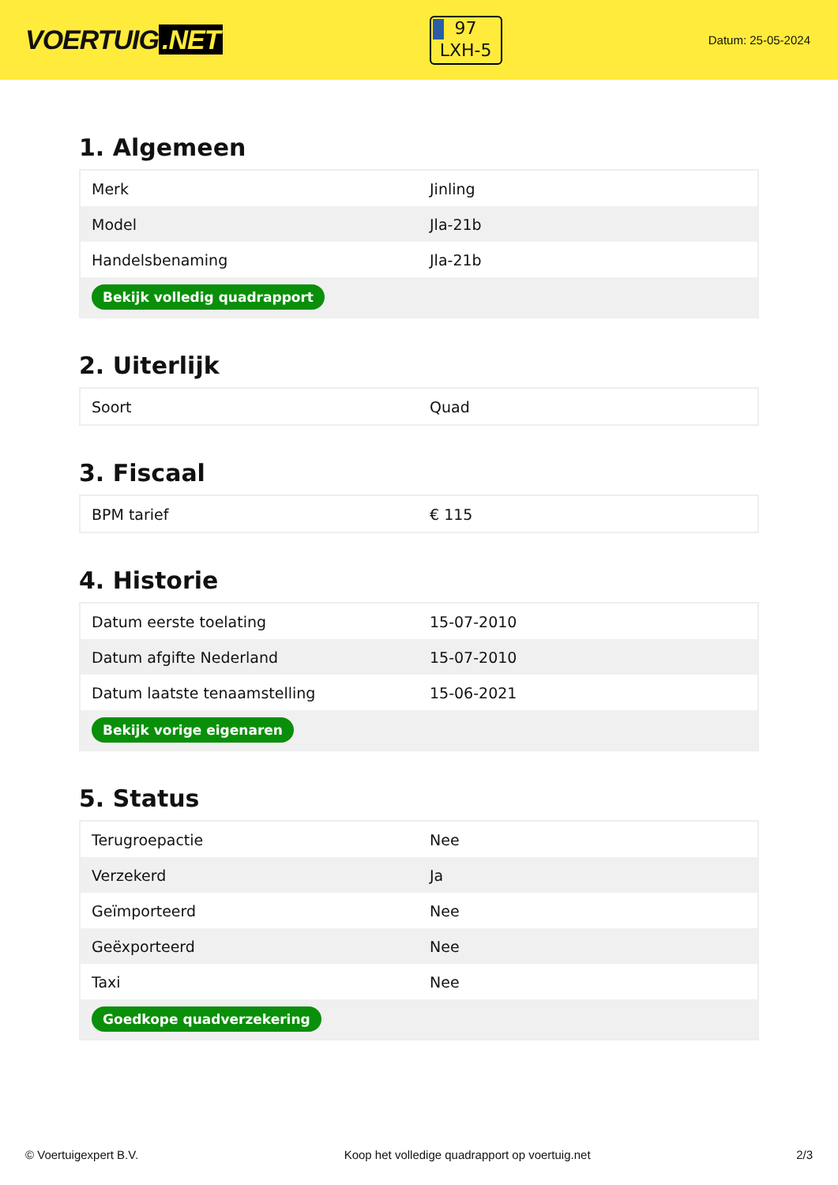VOERTUIG.NET
97
LXH-5
Datum: 25-05-2024
1. Algemeen
| Merk | Jinling |
| Model | Jla-21b |
| Handelsbenaming | Jla-21b |
| Bekijk volledig quadrapport | |
2. Uiterlijk
| Soort | Quad |
3. Fiscaal
| BPM tarief | € 115 |
4. Historie
| Datum eerste toelating | 15-07-2010 |
| Datum afgifte Nederland | 15-07-2010 |
| Datum laatste tenaamstelling | 15-06-2021 |
| Bekijk vorige eigenaren | |
5. Status
| Terugroepactie | Nee |
| Verzekerd | Ja |
| Geïmporteerd | Nee |
| Geëxporteerd | Nee |
| Taxi | Nee |
| Goedkope quadverzekering | |
© Voertuigexpert B.V. Koop het volledige quadrapport op voertuig.net 2/3